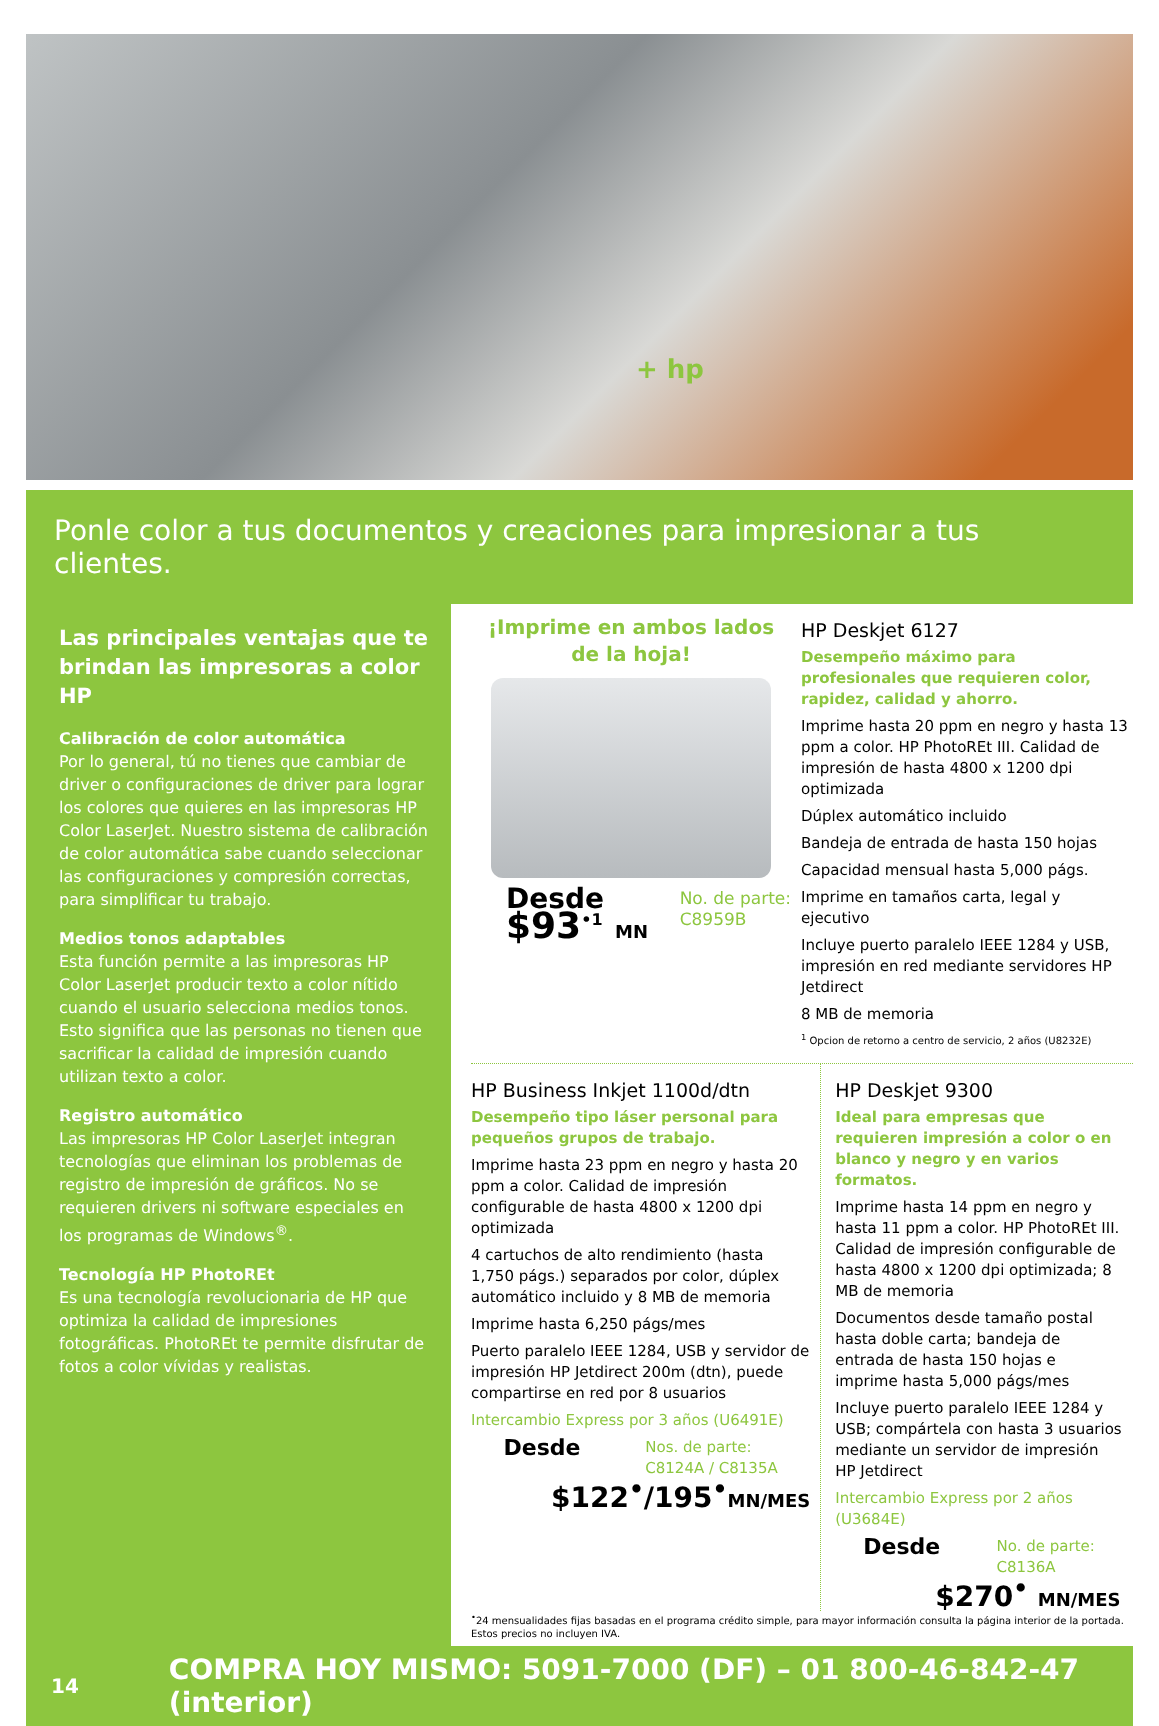+ hp
Ponle color a tus documentos y creaciones para impresionar a tus clientes.
Las principales ventajas que te brindan las impresoras a color HP
Calibración de color automática
Por lo general, tú no tienes que cambiar de driver o configuraciones de driver para lograr los colores que quieres en las impresoras HP Color LaserJet. Nuestro sistema de calibración de color automática sabe cuando seleccionar las configuraciones y compresión correctas, para simplificar tu trabajo.
Medios tonos adaptables
Esta función permite a las impresoras HP Color LaserJet producir texto a color nítido cuando el usuario selecciona medios tonos. Esto significa que las personas no tienen que sacrificar la calidad de impresión cuando utilizan texto a color.
Registro automático
Las impresoras HP Color LaserJet integran tecnologías que eliminan los problemas de registro de impresión de gráficos. No se requieren drivers ni software especiales en los programas de Windows<sup>®</sup>.
Tecnología HP PhotoREt
Es una tecnología revolucionaria de HP que optimiza la calidad de impresiones fotográficas. PhotoREt te permite disfrutar de fotos a color vívidas y realistas.
¡Imprime en ambos lados de la hoja!
Desde
$93<sup>•1</sup> MN
No. de parte:
C8959B
HP Deskjet 6127
Desempeño máximo para profesionales que requieren color, rapidez, calidad y ahorro.
Imprime hasta 20 ppm en negro y hasta 13 ppm a color. HP PhotoREt III. Calidad de impresión de hasta 4800 x 1200 dpi optimizada
Dúplex automático incluido
Bandeja de entrada de hasta 150 hojas
Capacidad mensual hasta 5,000 págs.
Imprime en tamaños carta, legal y ejecutivo
Incluye puerto paralelo IEEE 1284 y USB, impresión en red mediante servidores HP Jetdirect
8 MB de memoria
<sup>1</sup> Opcion de retorno a centro de servicio, 2 años (U8232E)
HP Business Inkjet 1100d/dtn
Desempeño tipo láser personal para pequeños grupos de trabajo.
Imprime hasta 23 ppm en negro y hasta 20 ppm a color. Calidad de impresión configurable de hasta 4800 x 1200 dpi optimizada
4 cartuchos de alto rendimiento (hasta 1,750 págs.) separados por color, dúplex automático incluido y 8 MB de memoria
Imprime hasta 6,250 págs/mes
Puerto paralelo IEEE 1284, USB y servidor de impresión HP Jetdirect 200m (dtn), puede compartirse en red por 8 usuarios
Intercambio Express por 3 años (U6491E)
Desde
Nos. de parte:
C8124A / C8135A
$122<sup>•</sup>/195<sup>•</sup>MN/MES
HP Deskjet 9300
Ideal para empresas que requieren impresión a color o en blanco y negro y en varios formatos.
Imprime hasta 14 ppm en negro y hasta 11 ppm a color. HP PhotoREt III. Calidad de impresión configurable de hasta 4800 x 1200 dpi optimizada; 8 MB de memoria
Documentos desde tamaño postal hasta doble carta; bandeja de entrada de hasta 150 hojas e imprime hasta 5,000 págs/mes
Incluye puerto paralelo IEEE 1284 y USB; compártela con hasta 3 usuarios mediante un servidor de impresión HP Jetdirect
Intercambio Express por 2 años (U3684E)
Desde
No. de parte:
C8136A
$270<sup>•</sup> MN/MES
<sup>•</sup>24 mensualidades fijas basadas en el programa crédito simple, para mayor información consulta la página interior de la portada.
Estos precios no incluyen IVA.
14 COMPRA HOY MISMO: 5091-7000 (DF) – 01 800-46-842-47 (interior)